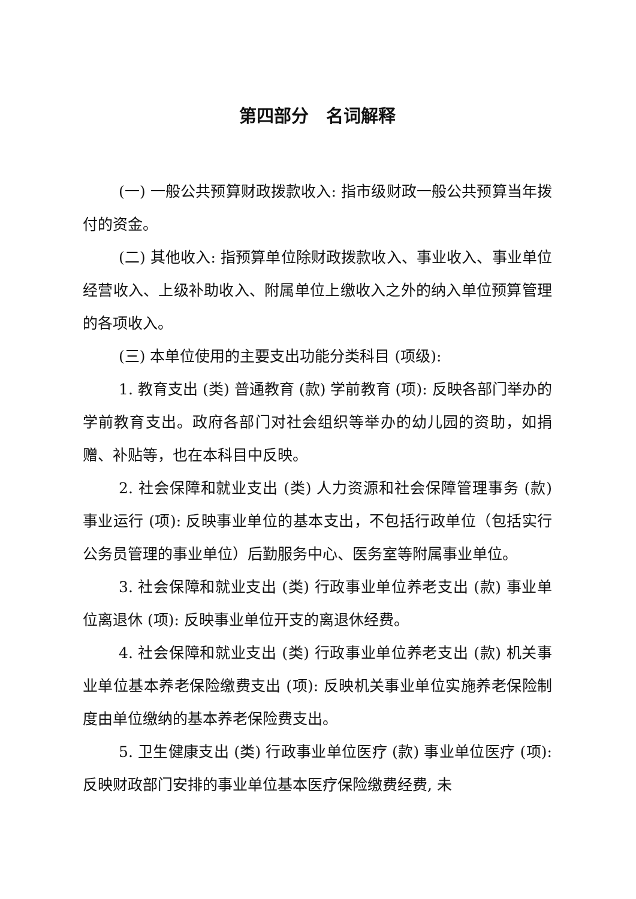第四部分　名词解释
(一) 一般公共预算财政拨款收入: 指市级财政一般公共预算当年拨付的资金。
(二) 其他收入: 指预算单位除财政拨款收入、事业收入、事业单位经营收入、上级补助收入、附属单位上缴收入之外的纳入单位预算管理的各项收入。
(三) 本单位使用的主要支出功能分类科目 (项级):
1. 教育支出 (类) 普通教育 (款) 学前教育 (项): 反映各部门举办的学前教育支出。政府各部门对社会组织等举办的幼儿园的资助，如捐赠、补贴等，也在本科目中反映。
2. 社会保障和就业支出 (类) 人力资源和社会保障管理事务 (款) 事业运行 (项): 反映事业单位的基本支出，不包括行政单位（包括实行公务员管理的事业单位）后勤服务中心、医务室等附属事业单位。
3. 社会保障和就业支出 (类) 行政事业单位养老支出 (款) 事业单位离退休 (项): 反映事业单位开支的离退休经费。
4. 社会保障和就业支出 (类) 行政事业单位养老支出 (款) 机关事业单位基本养老保险缴费支出 (项): 反映机关事业单位实施养老保险制度由单位缴纳的基本养老保险费支出。
5. 卫生健康支出 (类) 行政事业单位医疗 (款) 事业单位医疗 (项): 反映财政部门安排的事业单位基本医疗保险缴费经费, 未